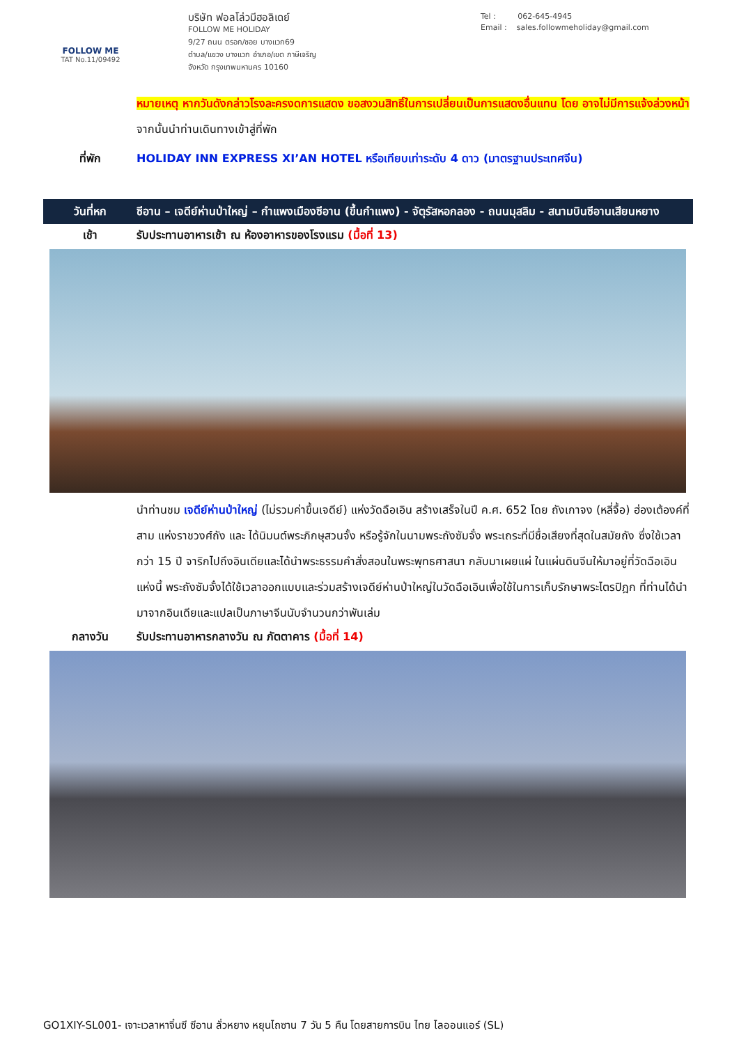FOLLOW ME
TAT No.11/09492
บริษัท ฟอลโล่วมีฮอลิเดย์
FOLLOW ME HOLIDAY
9/27 ถนน ตรอก/ซอย บางแวก69
ตำบล/แขวง บางแวก อำเภอ/เขต ภาษีเจริญ
จังหวัด กรุงเทพมหานคร 10160
Tel : 062-645-4945
Email : sales.followmeholiday@gmail.com
หมายเหตุ หากวันดังกล่าวโรงละครงดการแสดง ขอสงวนสิทธิ์ในการเปลี่ยนเป็นการแสดงอื่นแทน โดย อาจไม่มีการแจ้งล่วงหน้า
จากนั้นนำท่านเดินทางเข้าสู่ที่พัก
ที่พัก HOLIDAY INN EXPRESS XI’AN HOTEL หรือเทียบเท่าระดับ 4 ดาว (มาตรฐานประเทศจีน)
วันที่หก ซีอาน – เจดีย์ห่านป่าใหญ่ – กำแพงเมืองซีอาน (ขึ้นกำแพง) - จัตุรัสหอกลอง - ถนนมุสลิม - สนามบินซีอานเสียนหยาง
เช้า รับประทานอาหารเช้า ณ ห้องอาหารของโรงแรม (มื้อที่ 13)
นำท่านชม เจดีย์ห่านป่าใหญ่ (ไม่รวมค่าขึ้นเจดีย์) แห่งวัดฉือเอิน สร้างเสร็จในปี ค.ศ. 652 โดย ถังเกาจง (หลี่จื้อ) ฮ่องเต้องค์ที่สาม แห่งราชวงศ์ถัง และ ได้นิมนต์พระภิกษุสวนจั้ง หรือรู้จักในนามพระถังซัมจั๋ง พระเถระที่มีชื่อเสียงที่สุดในสมัยถัง ซึ่งใช้เวลากว่า 15 ปี จาริกไปถึงอินเดียและได้นำพระธรรมคำสั่งสอนในพระพุทธศาสนา กลับมาเผยแผ่ ในแผ่นดินจีนให้มาอยู่ที่วัดฉือเอินแห่งนี้ พระถังซัมจั๋งได้ใช้เวลาออกแบบและร่วมสร้างเจดีย์ห่านป่าใหญ่ในวัดฉือเอินเพื่อใช้ในการเก็บรักษาพระไตรปิฎก ที่ท่านได้นำมาจากอินเดียและแปลเป็นภาษาจีนนับจำนวนกว่าพันเล่ม
กลางวัน รับประทานอาหารกลางวัน ณ ภัตตาคาร (มื้อที่ 14)
GO1XIY-SL001- เจาะเวลาหาจิ๋นซี ซีอาน ลั่วหยาง หยุนไถซาน 7 วัน 5 คืน โดยสายการบิน ไทย ไลออนแอร์ (SL)